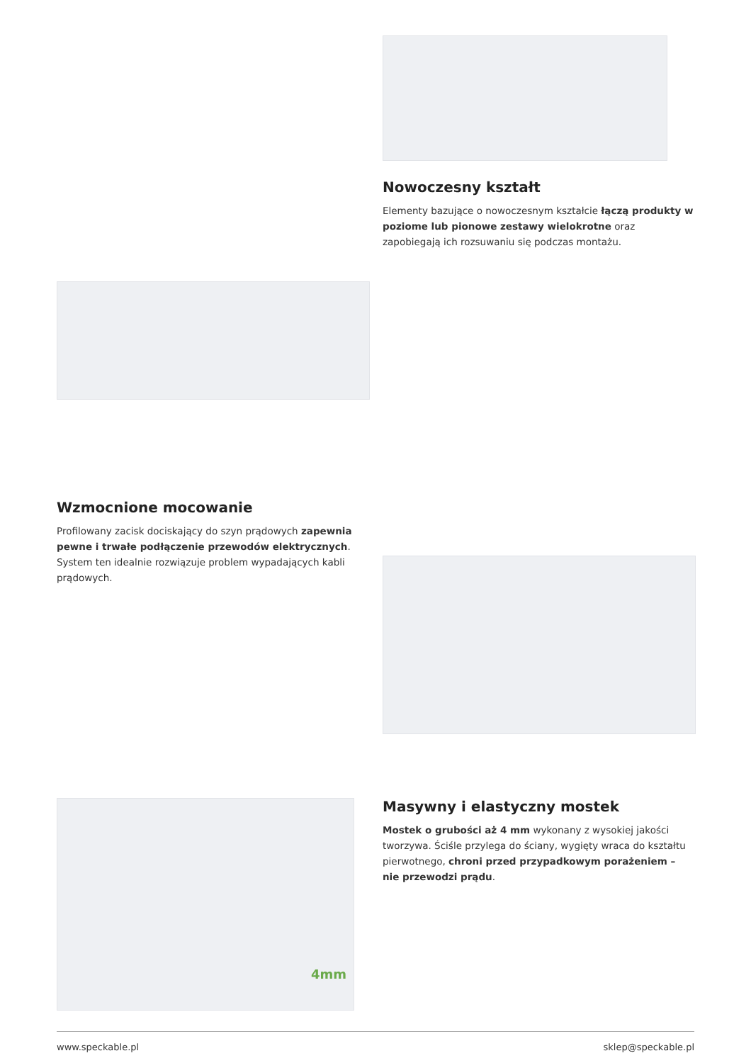Nowoczesny kształt
Elementy bazujące o nowoczesnym kształcie łączą produkty w poziome lub pionowe zestawy wielokrotne oraz zapobiegają ich rozsuwaniu się podczas montażu.
Wzmocnione mocowanie
Profilowany zacisk dociskający do szyn prądowych zapewnia pewne i trwałe podłączenie przewodów elektrycznych. System ten idealnie rozwiązuje problem wypadających kabli prądowych.
4mm
Masywny i elastyczny mostek
Mostek o grubości aż 4 mm wykonany z wysokiej jakości tworzywa. Ściśle przylega do ściany, wygięty wraca do kształtu pierwotnego, chroni przed przypadkowym porażeniem – nie przewodzi prądu.
www.speckable.pl sklep@speckable.pl